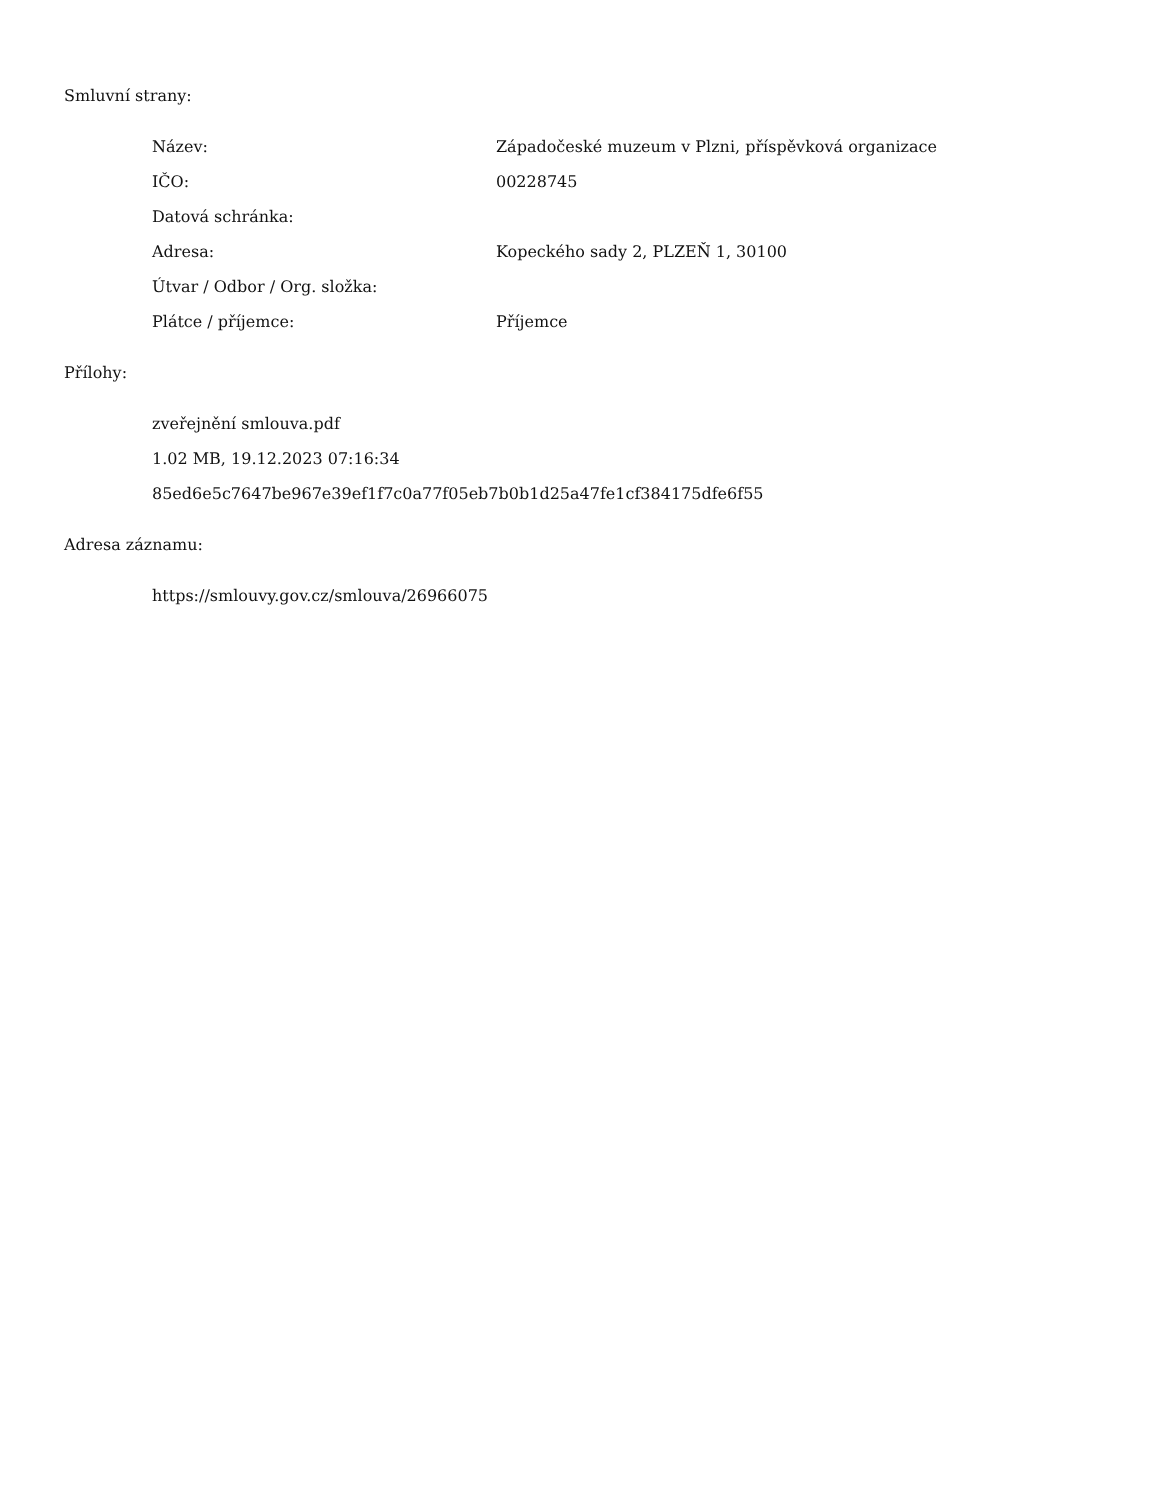Smluvní strany:
| Název: | Západočeské muzeum v Plzni, příspěvková organizace |
| IČO: | 00228745 |
| Datová schránka: | |
| Adresa: | Kopeckého sady 2, PLZEŇ 1, 30100 |
| Útvar / Odbor / Org. složka: | |
| Plátce / příjemce: | Příjemce |
Přílohy:
zveřejnění smlouva.pdf
1.02 MB, 19.12.2023 07:16:34
85ed6e5c7647be967e39ef1f7c0a77f05eb7b0b1d25a47fe1cf384175dfe6f55
Adresa záznamu:
https://smlouvy.gov.cz/smlouva/26966075